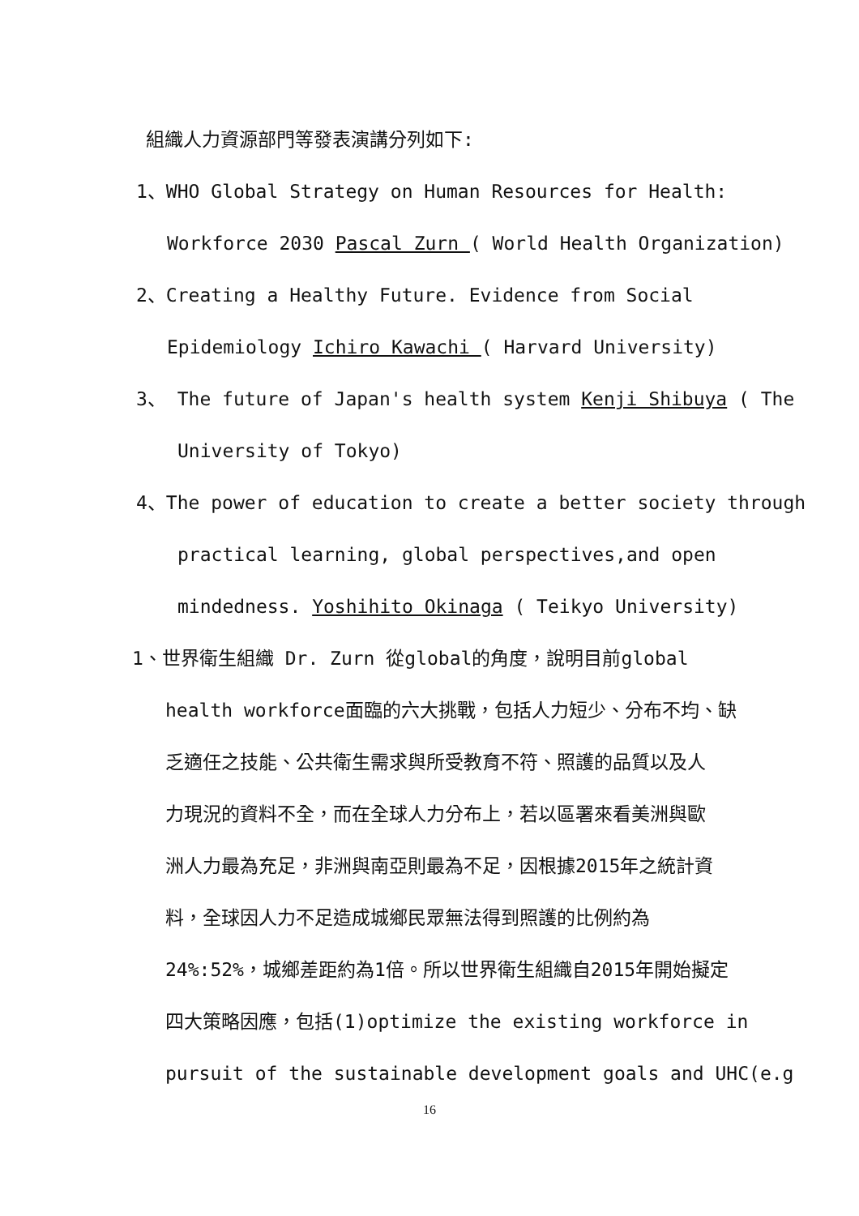組織人力資源部門等發表演講分列如下:
1、WHO Global Strategy on Human Resources for Health:
Workforce 2030 Pascal Zurn ( World Health Organization)
2、Creating a Healthy Future. Evidence from Social
Epidemiology Ichiro Kawachi ( Harvard University)
3、 The future of Japan's health system Kenji Shibuya ( The
University of Tokyo)
4、The power of education to create a better society through
practical learning, global perspectives,and open
mindedness. Yoshihito Okinaga ( Teikyo University)
1、世界衛生組織 Dr. Zurn 從global的角度，說明目前global
health workforce面臨的六大挑戰，包括人力短少、分布不均、缺
乏適任之技能、公共衛生需求與所受教育不符、照護的品質以及人
力現況的資料不全，而在全球人力分布上，若以區署來看美洲與歐
洲人力最為充足，非洲與南亞則最為不足，因根據2015年之統計資
料，全球因人力不足造成城鄉民眾無法得到照護的比例約為
24%:52%，城鄉差距約為1倍。所以世界衛生組織自2015年開始擬定
四大策略因應，包括(1)optimize the existing workforce in
pursuit of the sustainable development goals and UHC(e.g
16